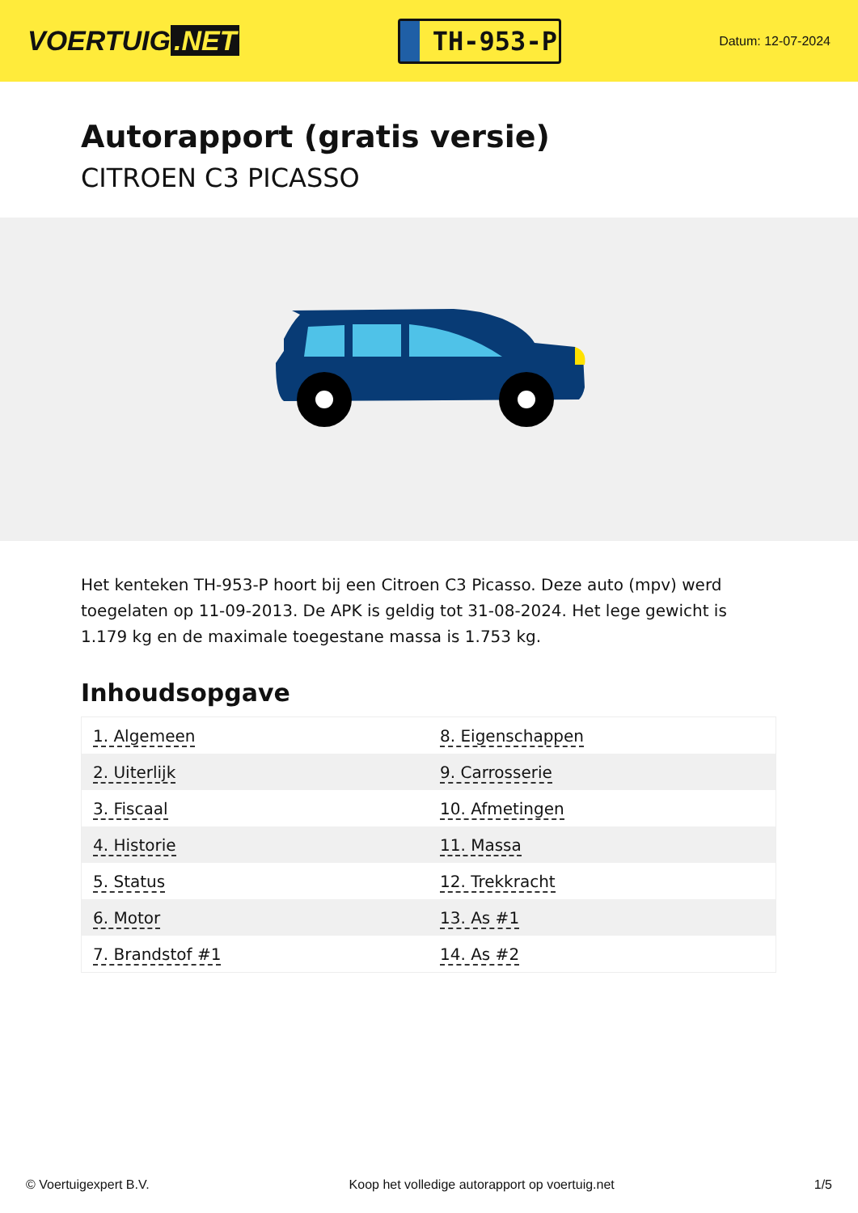VOERTUIG.NET
TH-953-P
Datum: 12-07-2024
Autorapport (gratis versie)
CITROEN C3 PICASSO
Het kenteken TH-953-P hoort bij een Citroen C3 Picasso. Deze auto (mpv) werd toegelaten op 11-09-2013. De APK is geldig tot 31-08-2024. Het lege gewicht is 1.179 kg en de maximale toegestane massa is 1.753 kg.
Inhoudsopgave
| 1. Algemeen | 8. Eigenschappen |
| 2. Uiterlijk | 9. Carrosserie |
| 3. Fiscaal | 10. Afmetingen |
| 4. Historie | 11. Massa |
| 5. Status | 12. Trekkracht |
| 6. Motor | 13. As #1 |
| 7. Brandstof #1 | 14. As #2 |
© Voertuigexpert B.V. Koop het volledige autorapport op voertuig.net 1/5